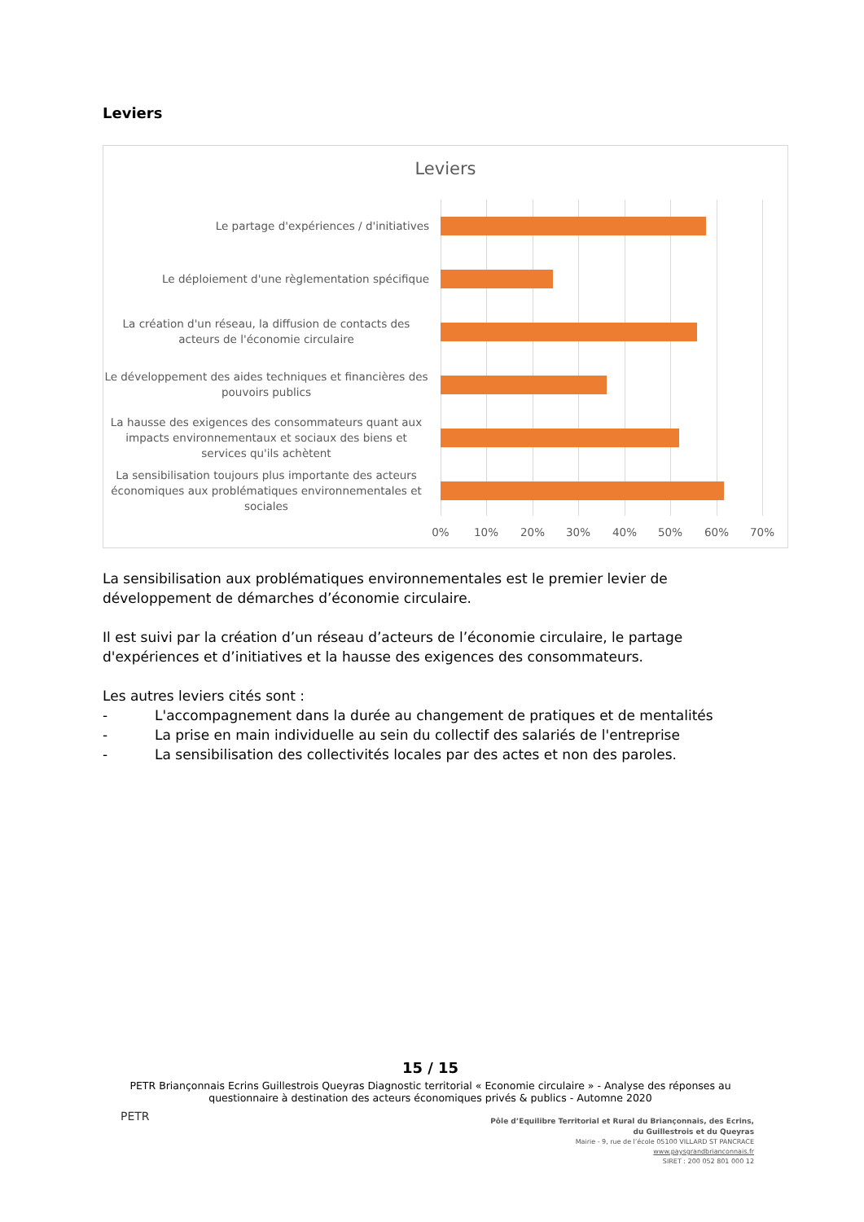Leviers
Leviers
Le partage d'expériences / d'initiatives
Le déploiement d'une règlementation spécifique
La création d'un réseau, la diffusion de contacts des acteurs de l'économie circulaire
Le développement des aides techniques et financières des pouvoirs publics
La hausse des exigences des consommateurs quant aux impacts environnementaux et sociaux des biens et services qu'ils achètent
La sensibilisation toujours plus importante des acteurs économiques aux problématiques environnementales et sociales
0% 10% 20% 30% 40% 50% 60% 70%
La sensibilisation aux problématiques environnementales est le premier levier de développement de démarches d’économie circulaire.
Il est suivi par la création d’un réseau d’acteurs de l’économie circulaire, le partage d'expériences et d’initiatives et la hausse des exigences des consommateurs.
Les autres leviers cités sont :
- L'accompagnement dans la durée au changement de pratiques et de mentalités
- La prise en main individuelle au sein du collectif des salariés de l'entreprise
- La sensibilisation des collectivités locales par des actes et non des paroles.
15 / 15
PETR Briançonnais Ecrins Guillestrois Queyras Diagnostic territorial « Economie circulaire » - Analyse des réponses au questionnaire à destination des acteurs économiques privés & publics - Automne 2020
PETR
Pôle d’Equilibre Territorial et Rural du Briançonnais, des Ecrins,
du Guillestrois et du Queyras
Mairie - 9, rue de l’école 05100 VILLARD ST PANCRACE
www.paysgrandbrianconnais.fr
SIRET : 200 052 801 000 12